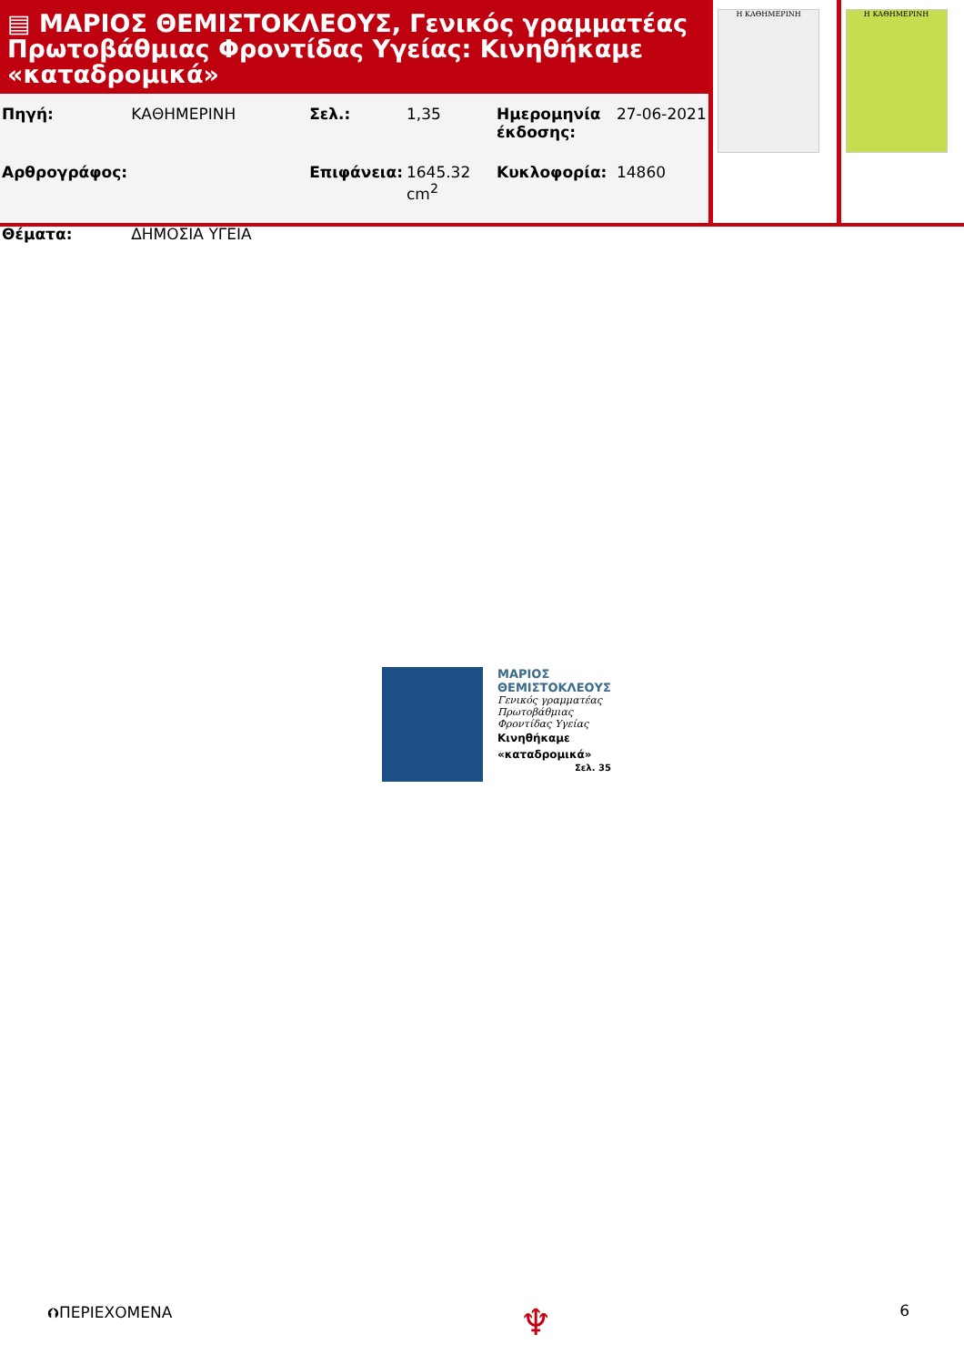▤ ΜΑΡΙΟΣ ΘΕΜΙΣΤΟΚΛΕΟΥΣ, Γενικός γραμματέας Πρωτοβάθμιας Φροντίδας Υγείας: Κινηθήκαμε «καταδρομικά»
| Πηγή: | ΚΑΘΗΜΕΡΙΝΗ | Σελ.: | 1,35 | Ημερομηνία έκδοσης: | 27-06-2021 |
| Αρθρογράφος: | | Επιφάνεια: | 1645.32 cm<sup>2</sup> | Κυκλοφορία: | 14860 |
| Θέματα: | ΔΗΜΟΣΙΑ ΥΓΕΙΑ | | | | |
Η ΚΑΘΗΜΕΡΙΝΗ Η ΚΑΘΗΜΕΡΙΝΗ
ΜΑΡΙΟΣ
ΘΕΜΙΣΤΟΚΛΕΟΥΣ
Γενικός γραμματέας
Πρωτοβάθμιας
Φροντίδας Υγείας
Κινηθήκαμε
«καταδρομικά»
Σελ. 35
⮉ΠΕΡΙΕΧΟΜΕΝΑ ♆ 6